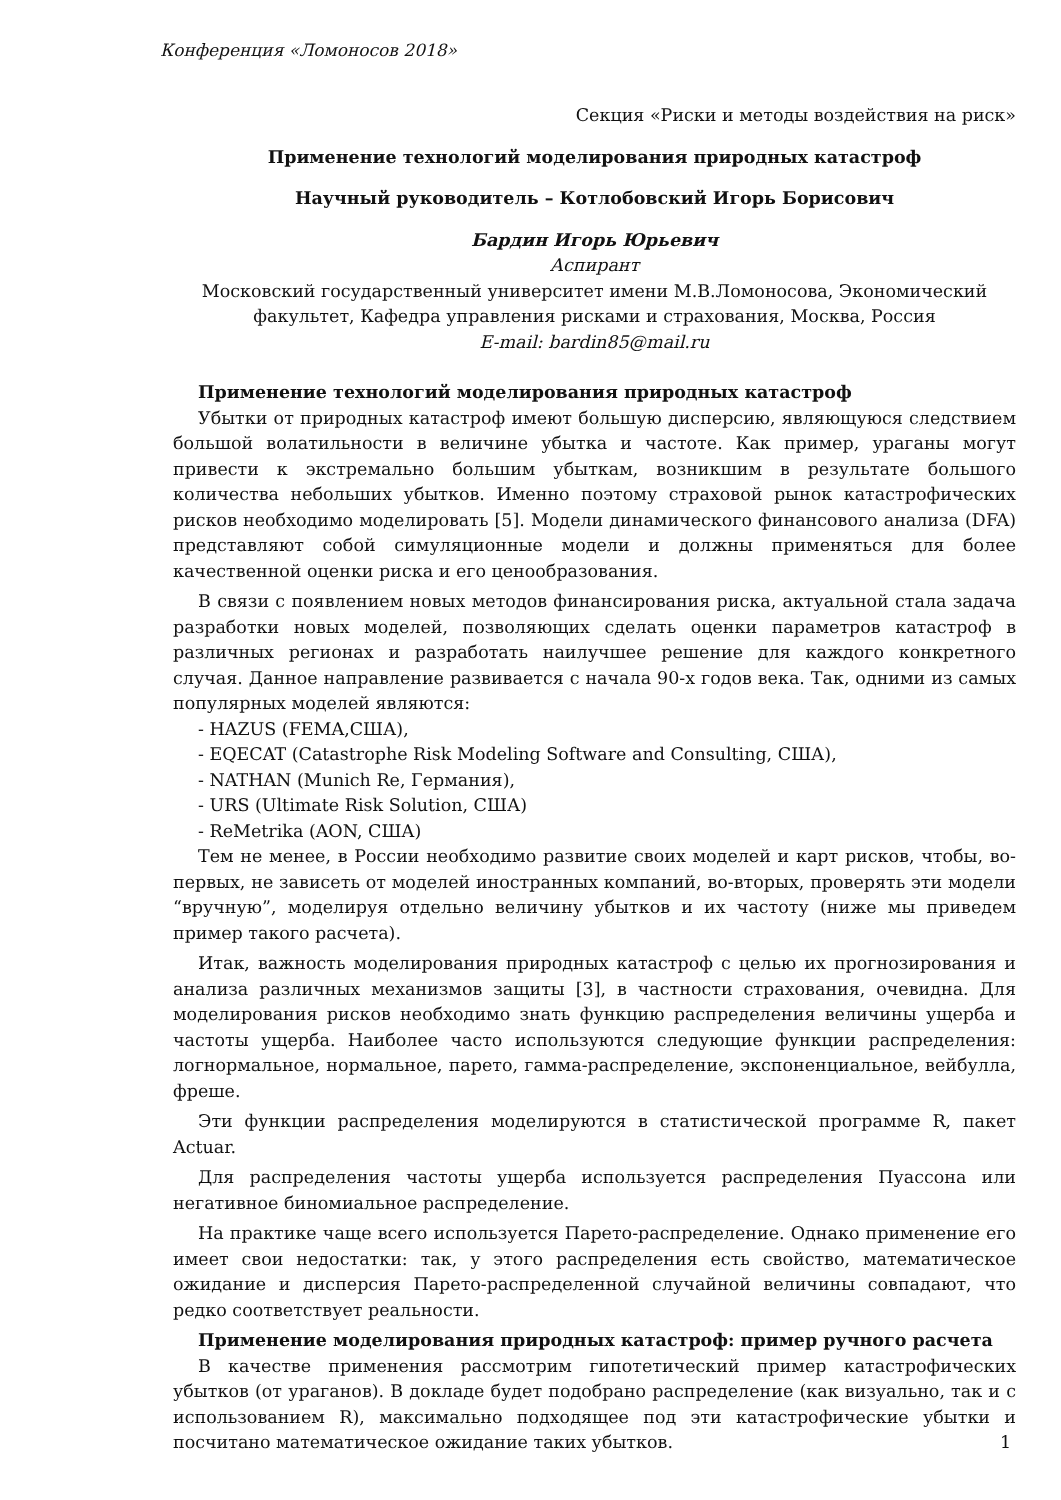Конференция «Ломоносов 2018»
Секция «Риски и методы воздействия на риск»
Применение технологий моделирования природных катастроф
Научный руководитель – Котлобовский Игорь Борисович
Бардин Игорь Юрьевич
Аспирант
Московский государственный университет имени М.В.Ломоносова, Экономический факультет, Кафедра управления рисками и страхования, Москва, Россия
E-mail: bardin85@mail.ru
Применение технологий моделирования природных катастроф
Убытки от природных катастроф имеют большую дисперсию, являющуюся следствием большой волатильности в величине убытка и частоте. Как пример, ураганы могут привести к экстремально большим убыткам, возникшим в результате большого количества небольших убытков. Именно поэтому страховой рынок катастрофических рисков необходимо моделировать [5]. Модели динамического финансового анализа (DFA) представляют собой симуляционные модели и должны применяться для более качественной оценки риска и его ценообразования.
В связи с появлением новых методов финансирования риска, актуальной стала задача разработки новых моделей, позволяющих сделать оценки параметров катастроф в различных регионах и разработать наилучшее решение для каждого конкретного случая. Данное направление развивается с начала 90-х годов века. Так, одними из самых популярных моделей являются:
- HAZUS (FEMA,США),
- EQECAT (Catastrophe Risk Modeling Software and Consulting, США),
- NATHAN (Munich Re, Германия),
- URS (Ultimate Risk Solution, США)
- ReMetrika (AON, США)
Тем не менее, в России необходимо развитие своих моделей и карт рисков, чтобы, во-первых, не зависеть от моделей иностранных компаний, во-вторых, проверять эти модели “вручную”, моделируя отдельно величину убытков и их частоту (ниже мы приведем пример такого расчета).
Итак, важность моделирования природных катастроф с целью их прогнозирования и анализа различных механизмов защиты [3], в частности страхования, очевидна. Для моделирования рисков необходимо знать функцию распределения величины ущерба и частоты ущерба. Наиболее часто используются следующие функции распределения: логнормальное, нормальное, парето, гамма-распределение, экспоненциальное, вейбулла, фреше.
Эти функции распределения моделируются в статистической программе R, пакет Actuar.
Для распределения частоты ущерба используется распределения Пуассона или негативное биномиальное распределение.
На практике чаще всего используется Парето-распределение. Однако применение его имеет свои недостатки: так, у этого распределения есть свойство, математическое ожидание и дисперсия Парето-распределенной случайной величины совпадают, что редко соответствует реальности.
Применение моделирования природных катастроф: пример ручного расчета
В качестве применения рассмотрим гипотетический пример катастрофических убытков (от ураганов). В докладе будет подобрано распределение (как визуально, так и с использованием R), максимально подходящее под эти катастрофические убытки и посчитано математическое ожидание таких убытков.
1